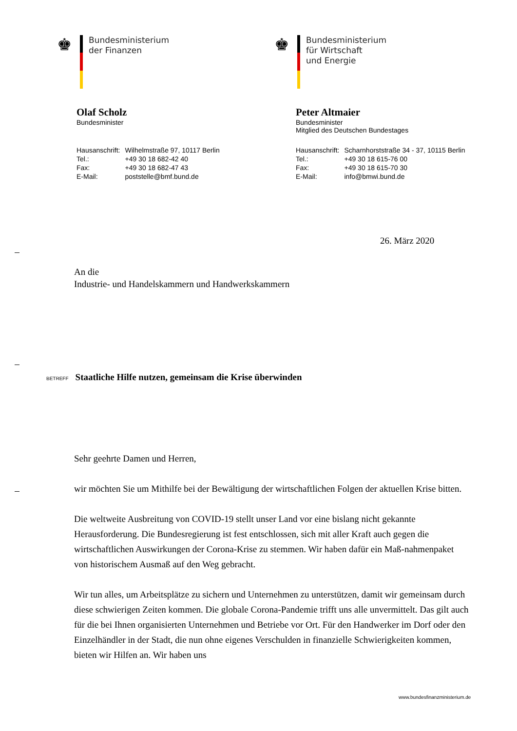♚
Bundesministerium
der Finanzen
♚
Bundesministerium
für Wirtschaft
und Energie
Olaf Scholz
Bundesminister
| Hausanschrift: | Wilhelmstraße 97, 10117 Berlin |
| Tel.: | +49 30 18 682-42 40 |
| Fax: | +49 30 18 682-47 43 |
| E-Mail: | poststelle@bmf.bund.de |
Peter Altmaier
Bundesminister
Mitglied des Deutschen Bundestages
| Hausanschrift: | Scharnhorststraße 34 - 37, 10115 Berlin |
| Tel.: | +49 30 18 615-76 00 |
| Fax: | +49 30 18 615-70 30 |
| E-Mail: | info@bmwi.bund.de |
26. März 2020
An die
Industrie- und Handelskammern und Handwerkskammern
BETREFF Staatliche Hilfe nutzen, gemeinsam die Krise überwinden
Sehr geehrte Damen und Herren,
wir möchten Sie um Mithilfe bei der Bewältigung der wirtschaftlichen Folgen der aktuellen Krise bitten.
Die weltweite Ausbreitung von COVID-19 stellt unser Land vor eine bislang nicht gekannte Herausforderung. Die Bundesregierung ist fest entschlossen, sich mit aller Kraft auch gegen die wirtschaftlichen Auswirkungen der Corona-Krise zu stemmen. Wir haben dafür ein Maß-nahmenpaket von historischem Ausmaß auf den Weg gebracht.
Wir tun alles, um Arbeitsplätze zu sichern und Unternehmen zu unterstützen, damit wir gemeinsam durch diese schwierigen Zeiten kommen. Die globale Corona-Pandemie trifft uns alle unvermittelt. Das gilt auch für die bei Ihnen organisierten Unternehmen und Betriebe vor Ort. Für den Handwerker im Dorf oder den Einzelhändler in der Stadt, die nun ohne eigenes Verschulden in finanzielle Schwierigkeiten kommen, bieten wir Hilfen an. Wir haben uns
www.bundesfinanzministerium.de